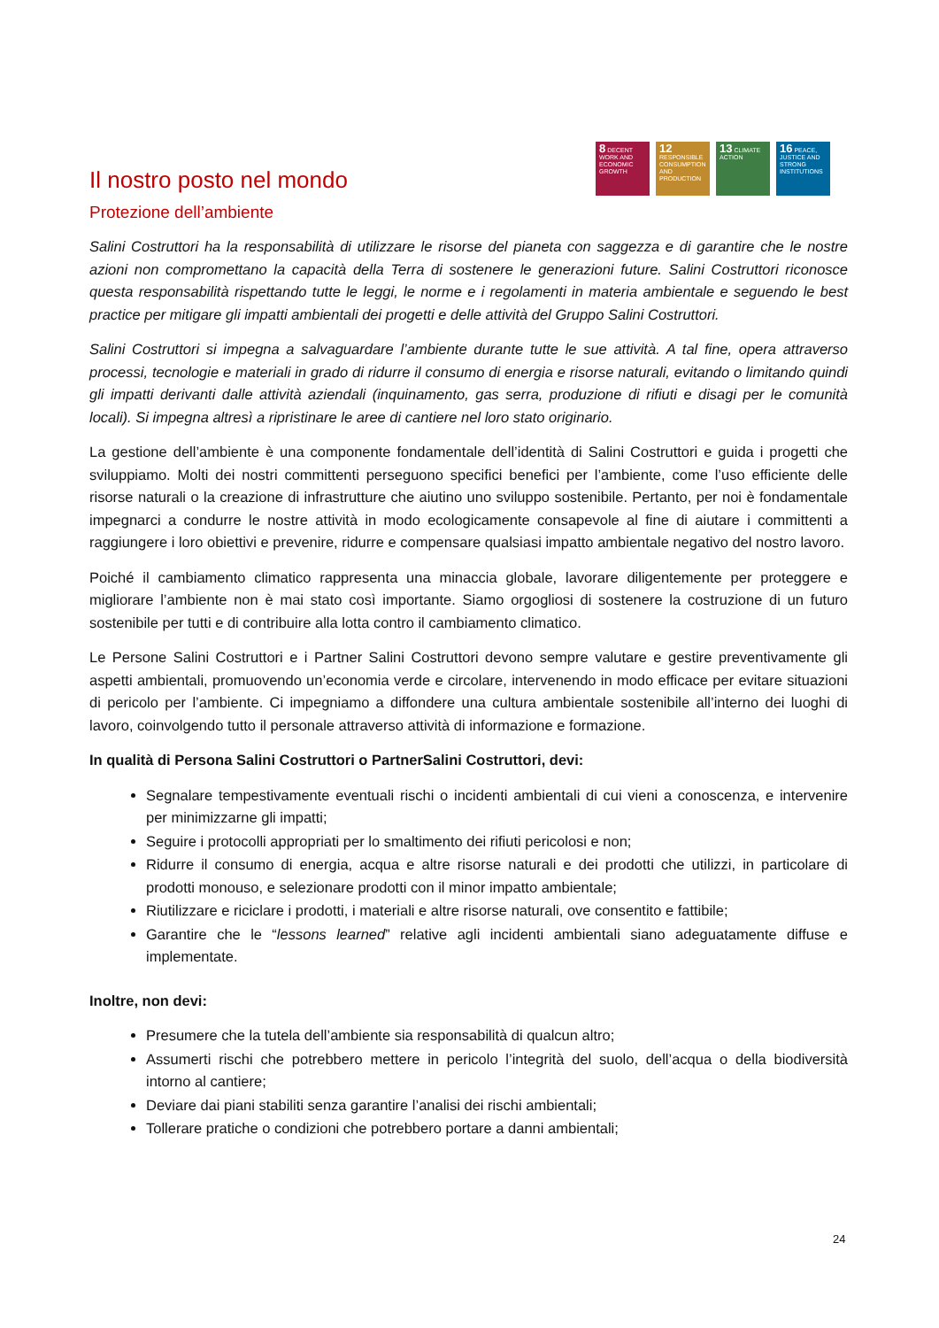8 DECENT WORK AND ECONOMIC GROWTH
12 RESPONSIBLE CONSUMPTION AND PRODUCTION
13 CLIMATE ACTION
16 PEACE, JUSTICE AND STRONG INSTITUTIONS
Il nostro posto nel mondo
Protezione dell’ambiente
Salini Costruttori ha la responsabilità di utilizzare le risorse del pianeta con saggezza e di garantire che le nostre azioni non compromettano la capacità della Terra di sostenere le generazioni future. Salini Costruttori riconosce questa responsabilità rispettando tutte le leggi, le norme e i regolamenti in materia ambientale e seguendo le best practice per mitigare gli impatti ambientali dei progetti e delle attività del Gruppo Salini Costruttori.
Salini Costruttori si impegna a salvaguardare l’ambiente durante tutte le sue attività. A tal fine, opera attraverso processi, tecnologie e materiali in grado di ridurre il consumo di energia e risorse naturali, evitando o limitando quindi gli impatti derivanti dalle attività aziendali (inquinamento, gas serra, produzione di rifiuti e disagi per le comunità locali). Si impegna altresì a ripristinare le aree di cantiere nel loro stato originario.
La gestione dell’ambiente è una componente fondamentale dell’identità di Salini Costruttori e guida i progetti che sviluppiamo. Molti dei nostri committenti perseguono specifici benefici per l’ambiente, come l’uso efficiente delle risorse naturali o la creazione di infrastrutture che aiutino uno sviluppo sostenibile. Pertanto, per noi è fondamentale impegnarci a condurre le nostre attività in modo ecologicamente consapevole al fine di aiutare i committenti a raggiungere i loro obiettivi e prevenire, ridurre e compensare qualsiasi impatto ambientale negativo del nostro lavoro.
Poiché il cambiamento climatico rappresenta una minaccia globale, lavorare diligentemente per proteggere e migliorare l’ambiente non è mai stato così importante. Siamo orgogliosi di sostenere la costruzione di un futuro sostenibile per tutti e di contribuire alla lotta contro il cambiamento climatico.
Le Persone Salini Costruttori e i Partner Salini Costruttori devono sempre valutare e gestire preventivamente gli aspetti ambientali, promuovendo un’economia verde e circolare, intervenendo in modo efficace per evitare situazioni di pericolo per l’ambiente. Ci impegniamo a diffondere una cultura ambientale sostenibile all’interno dei luoghi di lavoro, coinvolgendo tutto il personale attraverso attività di informazione e formazione.
In qualità di Persona Salini Costruttori o PartnerSalini Costruttori, devi:
Segnalare tempestivamente eventuali rischi o incidenti ambientali di cui vieni a conoscenza, e intervenire per minimizzarne gli impatti;
Seguire i protocolli appropriati per lo smaltimento dei rifiuti pericolosi e non;
Ridurre il consumo di energia, acqua e altre risorse naturali e dei prodotti che utilizzi, in particolare di prodotti monouso, e selezionare prodotti con il minor impatto ambientale;
Riutilizzare e riciclare i prodotti, i materiali e altre risorse naturali, ove consentito e fattibile;
Garantire che le “lessons learned” relative agli incidenti ambientali siano adeguatamente diffuse e implementate.
Inoltre, non devi:
Presumere che la tutela dell’ambiente sia responsabilità di qualcun altro;
Assumerti rischi che potrebbero mettere in pericolo l’integrità del suolo, dell’acqua o della biodiversità intorno al cantiere;
Deviare dai piani stabiliti senza garantire l’analisi dei rischi ambientali;
Tollerare pratiche o condizioni che potrebbero portare a danni ambientali;
24